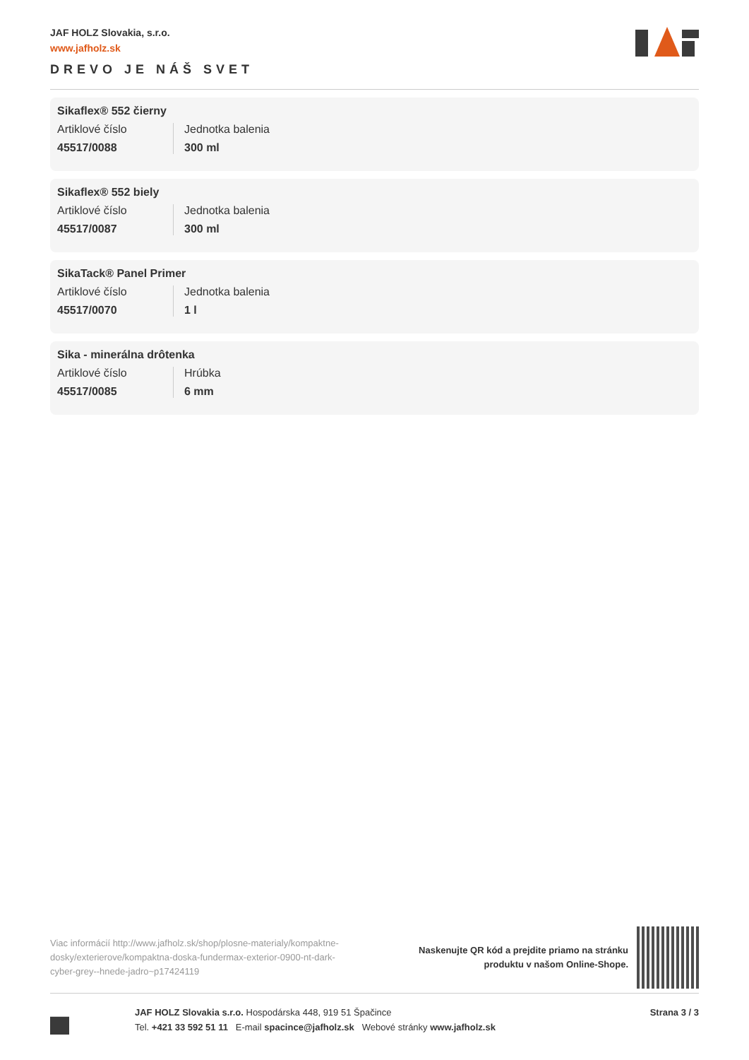JAF HOLZ Slovakia, s.r.o.
www.jafholz.sk
DREVO JE NÁŠ SVET
Sikaflex® 552 čierny
Artiklové číslo
45517/0088
Jednotka balenia
300 ml
Sikaflex® 552 biely
Artiklové číslo
45517/0087
Jednotka balenia
300 ml
SikaTack® Panel Primer
Artiklové číslo
45517/0070
Jednotka balenia
1 l
Sika - minerálna drôtenka
Artiklové číslo
45517/0085
Hrúbka
6 mm
Viac informácií http://www.jafholz.sk/shop/plosne-materialy/kompaktne-dosky/exterierove/kompaktna-doska-fundermax-exterior-0900-nt-dark-cyber-grey--hnede-jadro~p17424119
Naskenujte QR kód a prejdite priamo na stránku
produktu v našom Online-Shope.
JAF HOLZ Slovakia s.r.o. Hospodárska 448, 919 51 Špačince
Tel. +421 33 592 51 11 E-mail spacince@jafholz.sk Webové stránky www.jafholz.sk
Strana 3 / 3